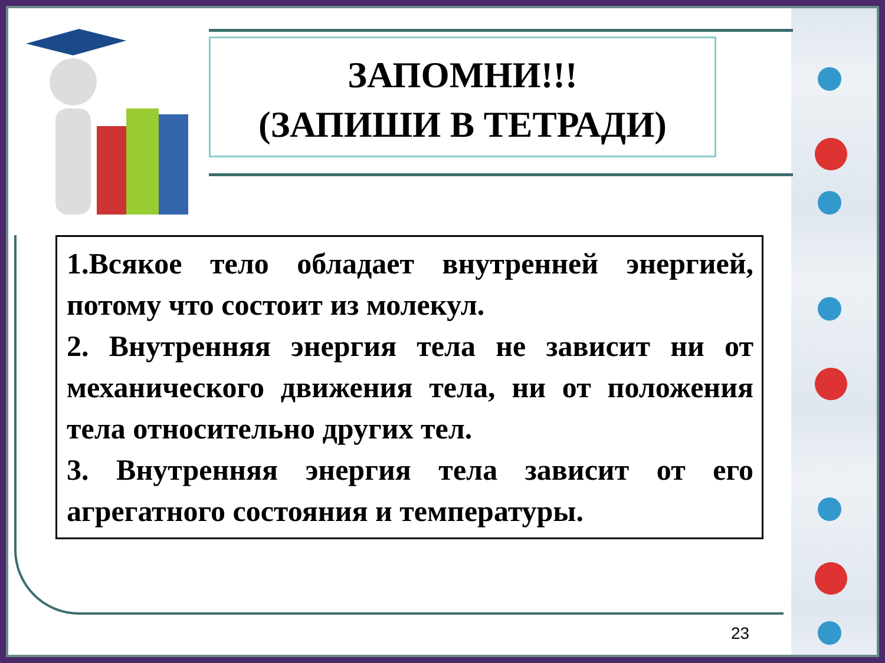ЗАПОМНИ!!!
(ЗАПИШИ В ТЕТРАДИ)
1.Всякое тело обладает внутренней энергией, потому что состоит из молекул.
2. Внутренняя энергия тела не зависит ни от механического движения тела, ни от положения тела относительно других тел.
3. Внутренняя энергия тела зависит от его агрегатного состояния и температуры.
23